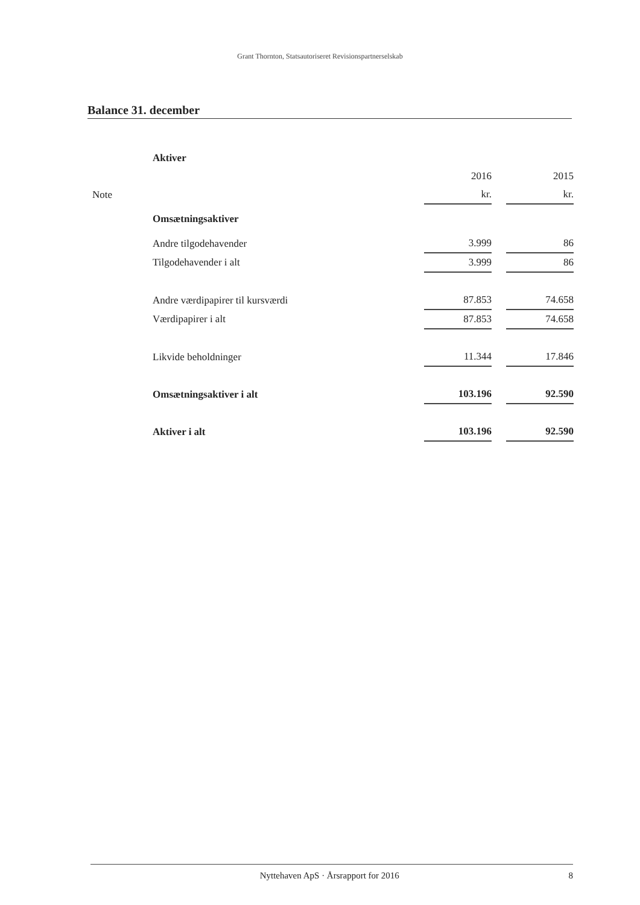Grant Thornton, Statsautoriseret Revisionspartnerselskab
Balance 31. december
| | Aktiver | | | |
| | | 2016 | | 2015 |
| Note | | kr. | | kr. |
| | Omsætningsaktiver | | | |
| | Andre tilgodehavender | 3.999 | | 86 |
| | Tilgodehavender i alt | 3.999 | | 86 |
| | Andre værdipapirer til kursværdi | 87.853 | | 74.658 |
| | Værdipapirer i alt | 87.853 | | 74.658 |
| | Likvide beholdninger | 11.344 | | 17.846 |
| | Omsætningsaktiver i alt | 103.196 | | 92.590 |
| | Aktiver i alt | 103.196 | | 92.590 |
Nyttehaven ApS · Årsrapport for 2016 8